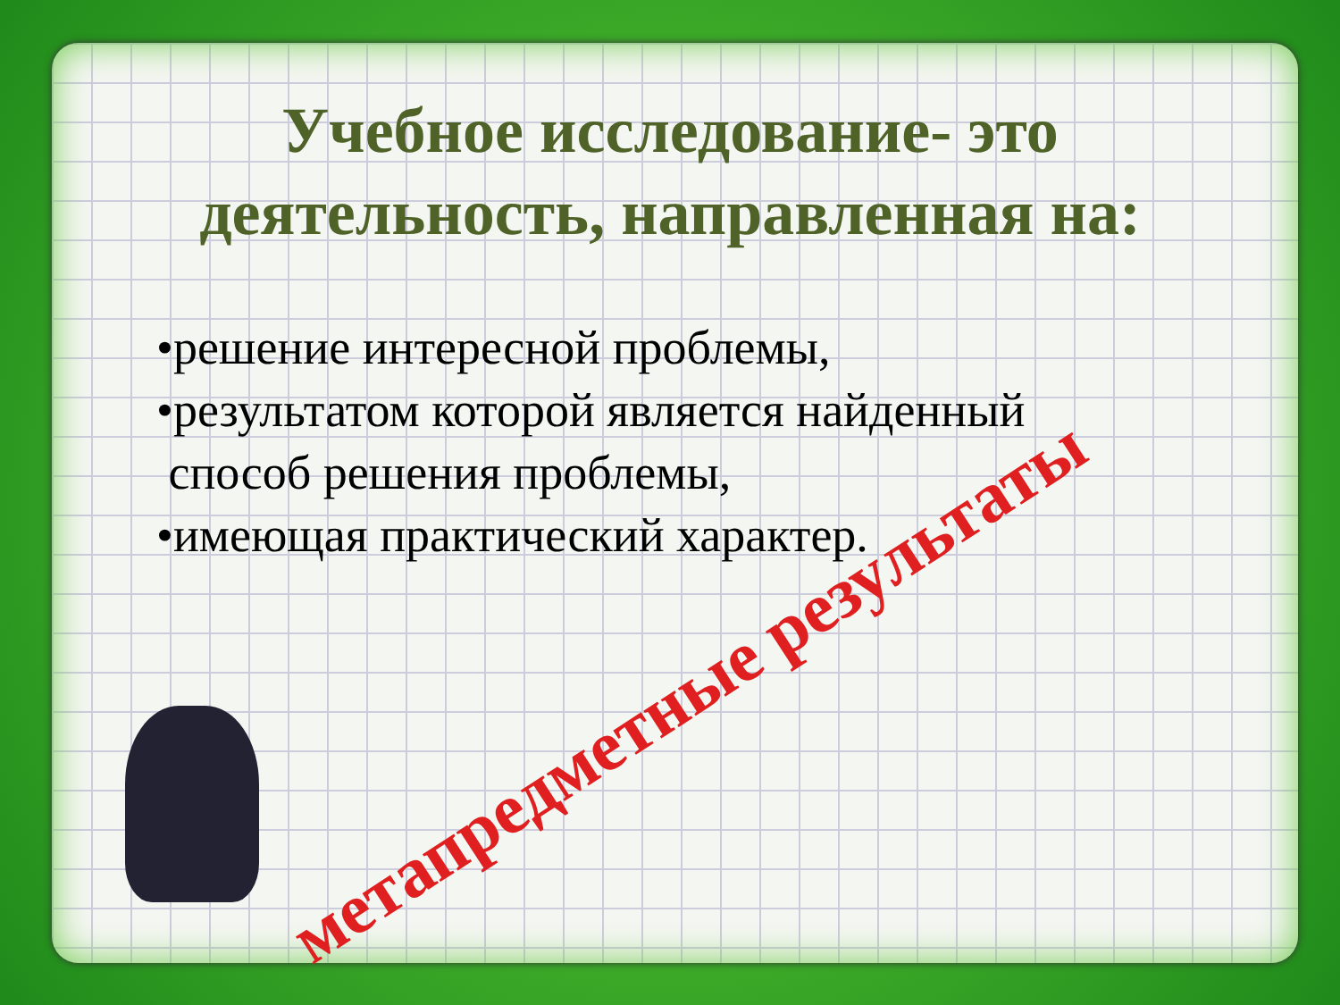Учебное исследование- это
деятельность, направленная на:
•решение интересной проблемы,
•результатом которой является найденный
способ решения проблемы,
•имеющая практический характер.
метапредметные результаты